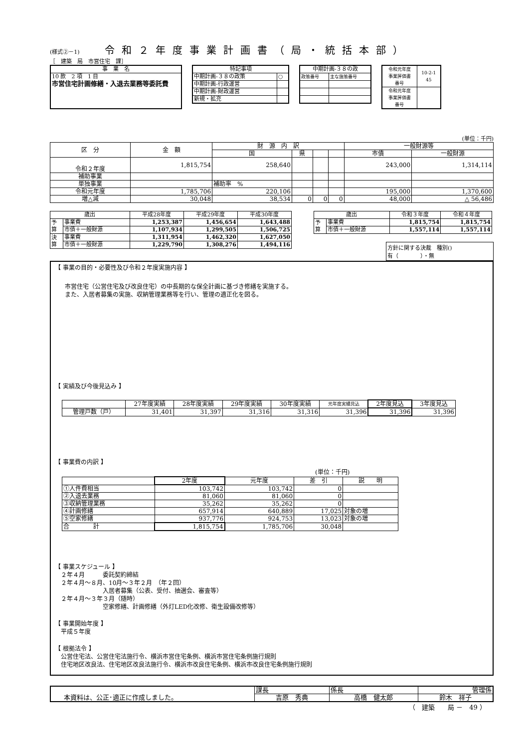(様式②－1) 令和２年度事業計画書（局・統括本部）
［　建築　局　市営住宅　課］
| 事 業 名 |
| 10 款 2 項 1 目 市営住宅計画修繕・入退去業務等委託費 |
| 特記事項 | |
| 中期計画-３８の政策 | ○ |
| 中期計画-行政運営 | |
| 中期計画-財政運営 | |
| 新規・拡充 | |
| 中期計画-３８の政 | |
| 政策番号 | 主な施策番号 |
| 令和元年度 事業評価書 番号 | 10-2-1 45 |
| 令和元年度 事業評価書 番号 | |
(単位：千円)
| 区 分 | 金 額 | 財 源 内 訳 | | | | 一般財源等 | |
| --- | --- | --- | --- | --- | --- | --- | --- |
| | | 国 | 県 | | | 市債 | 一般財源 |
| 令和２年度 | 1,815,754 | 258,640 | | | | 243,000 | 1,314,114 |
| 補助事業 | | | | | | | |
| 単独事業 | | 補助率 % | | | | | |
| 令和元年度 | 1,785,706 | 220,106 | | | | 195,000 | 1,370,600 |
| 増△減 | 30,048 | 38,534 | 0 | 0 | 0 | 48,000 | △ 56,486 |
| 歳出 | | 平成28年度 | 平成29年度 | 平成30年度 |
| --- | --- | --- | --- | --- |
| 予 算 | 事業費 | 1,253,387 | 1,456,654 | 1,643,488 |
| | 市債＋一般財源 | 1,107,934 | 1,299,505 | 1,506,725 |
| 決 算 | 事業費 | 1,311,954 | 1,462,320 | 1,627,050 |
| | 市債＋一般財源 | 1,229,790 | 1,308,276 | 1,494,116 |
| 歳出 | | 令和３年度 | 令和４年度 |
| --- | --- | --- | --- |
| 予 算 | 事業費 | 1,815,754 | 1,815,754 |
| | 市債＋一般財源 | 1,557,114 | 1,557,114 |
方針に関する決裁　種別()
有（　　　　）・無
【 事業の目的・必要性及び令和２年度実施内容 】
市営住宅（公営住宅及び改良住宅）の中長期的な保全計画に基づき修繕を実施する。
また、入居者募集の実施、収納管理業務等を行い、管理の適正化を図る。
【 実績及び今後見込み 】
| | 27年度実績 | 28年度実績 | 29年度実績 | 30年度実績 | 元年度実績見込 | 2年度見込 | 3年度見込 |
| 管理戸数（戸） | 31,401 | 31,397 | 31,316 | 31,316 | 31,396 | 31,396 | 31,396 |
【 事業費の内訳 】
(単位：千円)
| | 2年度 | 元年度 | 差 引 | 説 明 |
| ①人件費相当 | 103,742 | 103,742 | 0 | |
| ②入退去業務 | 81,060 | 81,060 | 0 | |
| ③収納管理業務 | 35,262 | 35,262 | 0 | |
| ④計画修繕 | 657,914 | 640,889 | 17,025 | 対象の増 |
| ⑤空家修繕 | 937,776 | 924,753 | 13,023 | 対象の増 |
| 合 計 | 1,815,754 | 1,785,706 | 30,048 | |
【 事業スケジュール 】
　２年４月　　　委託契約締結
　２年４月～８月、10月～３年２月　（年２回）
　　　　　　　　入居者募集（公表、受付、抽選会、審査等）
　２年４月～３年３月（随時）
　　　　　　　　空家修繕、計画修繕（外灯LED化改修、衛生設備改修等）
【 事業開始年度 】
　平成５年度
【 根拠法令 】
　公営住宅法、公営住宅法施行令、横浜市営住宅条例、横浜市営住宅条例施行規則
　住宅地区改良法、住宅地区改良法施行令、横浜市改良住宅条例、横浜市改良住宅条例施行規則
| 本資料は、公正･適正に作成しました。 | 課長 | 係長 | 管理係 |
| | 吉原 秀典 | 高橋 健太郎 | 鈴木 祥子 |
（　建築　　局 －　49 ）